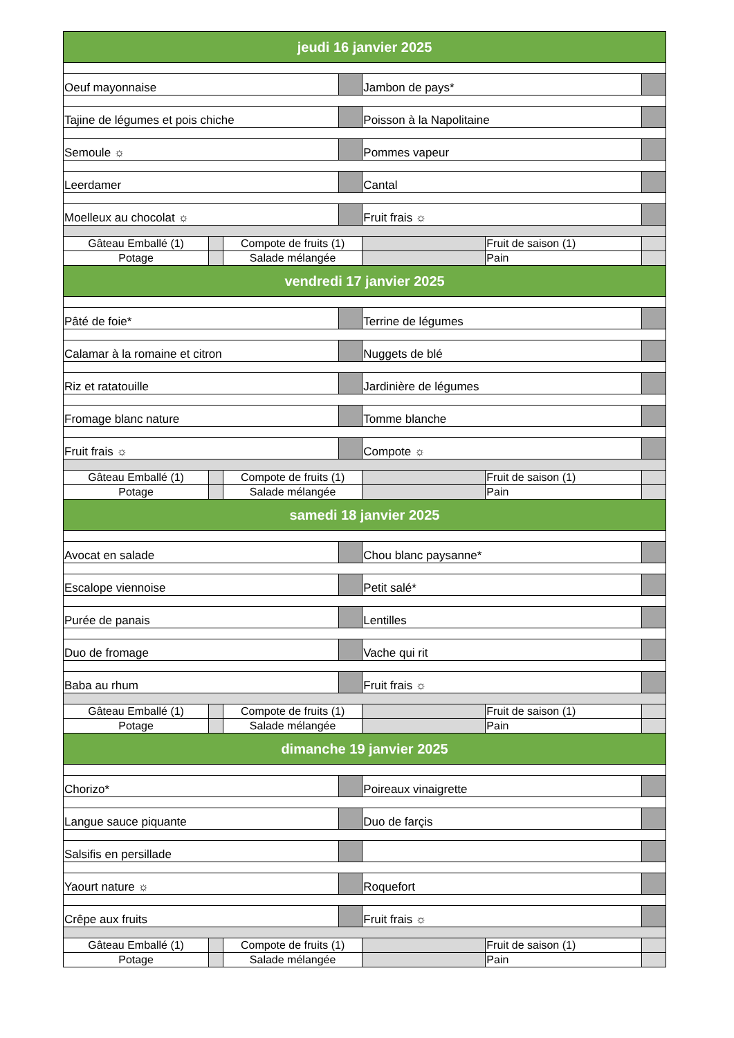| jeudi 16 janvier 2025 | | | | | | |
| Oeuf mayonnaise | | | | Jambon de pays* | | |
| Tajine de légumes et pois chiche | | | | Poisson à la Napolitaine | | |
| Semoule ☼ | | | | Pommes vapeur | | |
| Leerdamer | | | | Cantal | | |
| Moelleux au chocolat ☼ | | | | Fruit frais ☼ | | |
| Gâteau Emballé (1) | | Compote de fruits (1) | | | Fruit de saison (1) | |
| Potage | | Salade mélangée | | | Pain | |
| vendredi 17 janvier 2025 | | | | | | |
| Pâté de foie* | | | | Terrine de légumes | | |
| Calamar à la romaine et citron | | | | Nuggets de blé | | |
| Riz et ratatouille | | | | Jardinière de légumes | | |
| Fromage blanc nature | | | | Tomme blanche | | |
| Fruit frais ☼ | | | | Compote ☼ | | |
| Gâteau Emballé (1) | | Compote de fruits (1) | | | Fruit de saison (1) | |
| Potage | | Salade mélangée | | | Pain | |
| samedi 18 janvier 2025 | | | | | | |
| Avocat en salade | | | | Chou blanc paysanne* | | |
| Escalope viennoise | | | | Petit salé* | | |
| Purée de panais | | | | Lentilles | | |
| Duo de fromage | | | | Vache qui rit | | |
| Baba au rhum | | | | Fruit frais ☼ | | |
| Gâteau Emballé (1) | | Compote de fruits (1) | | | Fruit de saison (1) | |
| Potage | | Salade mélangée | | | Pain | |
| dimanche 19 janvier 2025 | | | | | | |
| Chorizo* | | | | Poireaux vinaigrette | | |
| Langue sauce piquante | | | | Duo de farçis | | |
| Salsifis en persillade | | | | | | |
| Yaourt nature ☼ | | | | Roquefort | | |
| Crêpe aux fruits | | | | Fruit frais ☼ | | |
| Gâteau Emballé (1) | | Compote de fruits (1) | | | Fruit de saison (1) | |
| Potage | | Salade mélangée | | | Pain | |